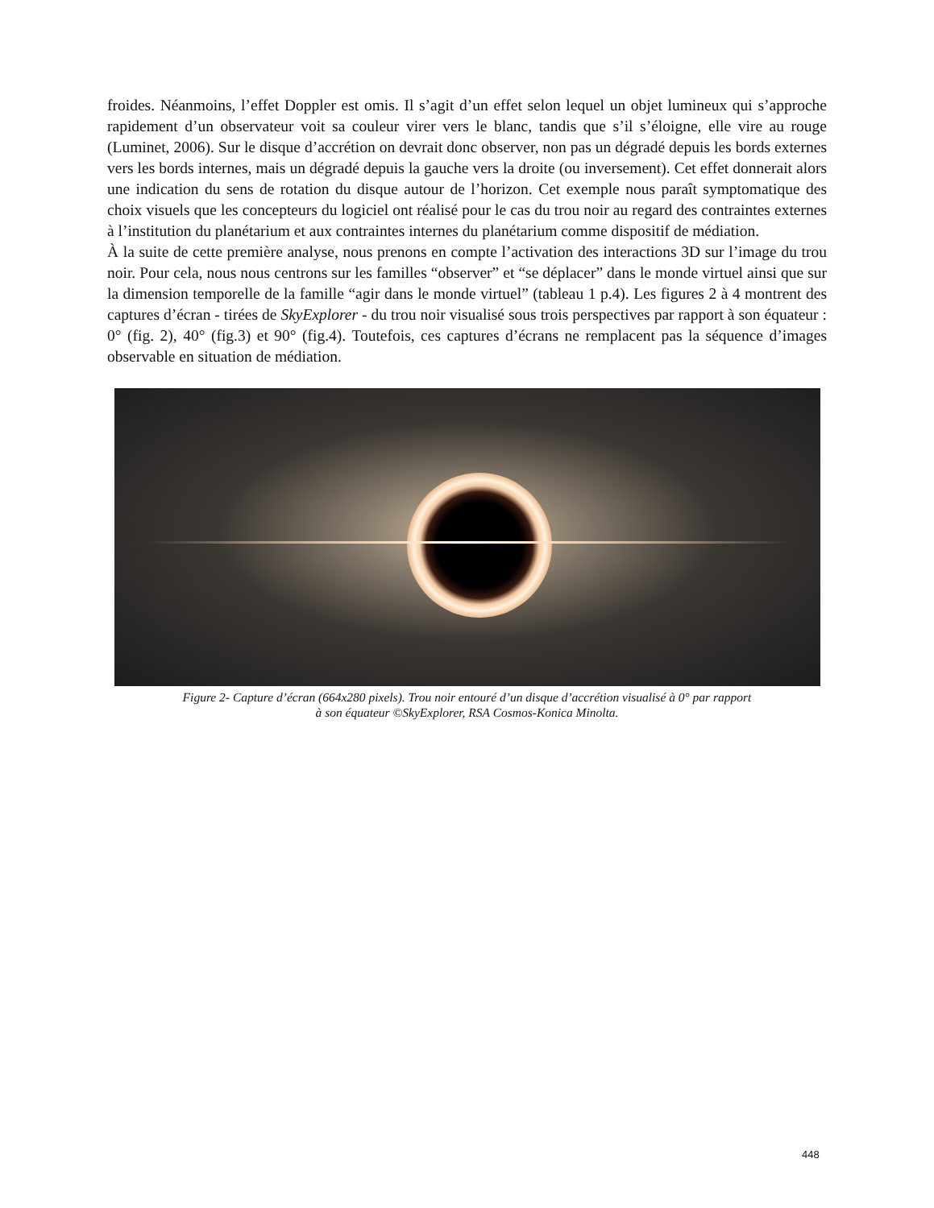froides. Néanmoins, l’effet Doppler est omis. Il s’agit d’un effet selon lequel un objet lumineux qui s’approche rapidement d’un observateur voit sa couleur virer vers le blanc, tandis que s’il s’éloigne, elle vire au rouge (Luminet, 2006). Sur le disque d’accrétion on devrait donc observer, non pas un dégradé depuis les bords externes vers les bords internes, mais un dégradé depuis la gauche vers la droite (ou inversement). Cet effet donnerait alors une indication du sens de rotation du disque autour de l’horizon. Cet exemple nous paraît symptomatique des choix visuels que les concepteurs du logiciel ont réalisé pour le cas du trou noir au regard des contraintes externes à l’institution du planétarium et aux contraintes internes du planétarium comme dispositif de médiation.
À la suite de cette première analyse, nous prenons en compte l’activation des interactions 3D sur l’image du trou noir. Pour cela, nous nous centrons sur les familles “observer” et “se déplacer” dans le monde virtuel ainsi que sur la dimension temporelle de la famille “agir dans le monde virtuel” (tableau 1 p.4). Les figures 2 à 4 montrent des captures d’écran - tirées de SkyExplorer - du trou noir visualisé sous trois perspectives par rapport à son équateur : 0° (fig. 2), 40° (fig.3) et 90° (fig.4). Toutefois, ces captures d’écrans ne remplacent pas la séquence d’images observable en situation de médiation.
Figure 2- Capture d’écran (664x280 pixels). Trou noir entouré d’un disque d’accrétion visualisé à 0° par rapport
à son équateur ©SkyExplorer, RSA Cosmos-Konica Minolta.
448